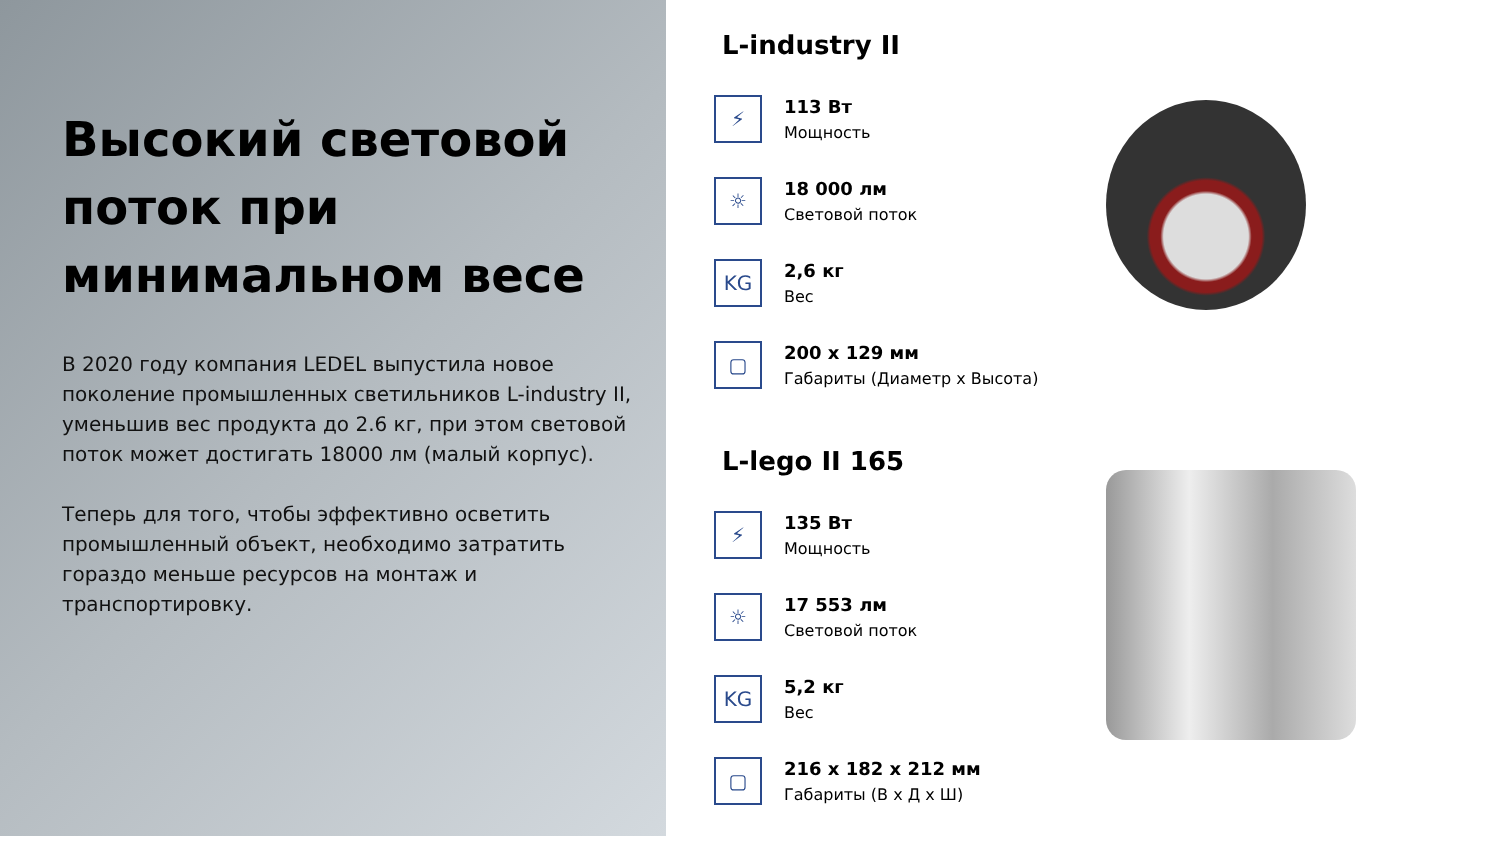Высокий световой поток при минимальном весе
В 2020 году компания LEDEL выпустила новое поколение промышленных светильников L-industry II, уменьшив вес продукта до 2.6 кг, при этом световой поток может достигать 18000 лм (малый корпус).
Теперь для того, чтобы эффективно осветить промышленный объект, необходимо затратить гораздо меньше ресурсов на монтаж и транспортировку.
L-industry II
⚡
113 Вт
Мощность
☼
18 000 лм
Световой поток
KG
2,6 кг
Вес
▢
200 х 129 мм
Габариты (Диаметр х Высота)
L-lego II 165
⚡
135 Вт
Мощность
☼
17 553 лм
Световой поток
KG
5,2 кг
Вес
▢
216 х 182 х 212 мм
Габариты (В х Д х Ш)